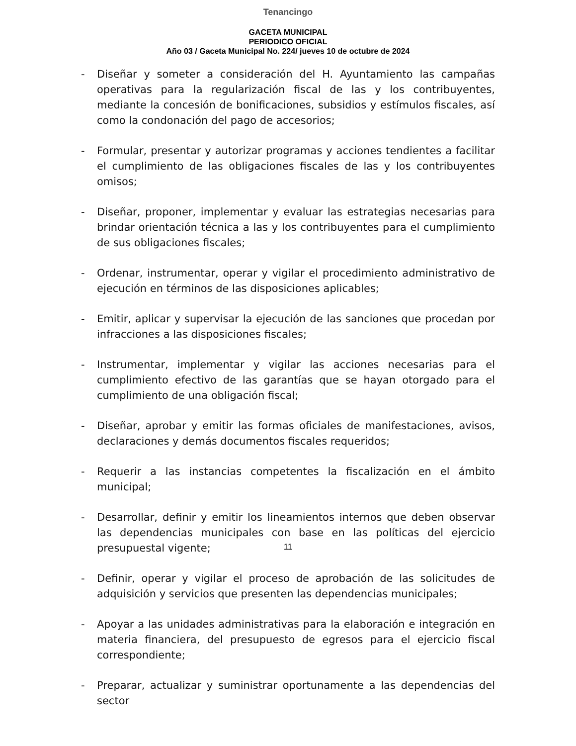Tenancingo
GACETA MUNICIPAL
PERIODICO OFICIAL
Año 03 / Gaceta Municipal No. 224/ jueves 10 de octubre de 2024
- Diseñar y someter a consideración del H. Ayuntamiento las campañas operativas para la regularización fiscal de las y los contribuyentes, mediante la concesión de bonificaciones, subsidios y estímulos fiscales, así como la condonación del pago de accesorios;
- Formular, presentar y autorizar programas y acciones tendientes a facilitar el cumplimiento de las obligaciones fiscales de las y los contribuyentes omisos;
- Diseñar, proponer, implementar y evaluar las estrategias necesarias para brindar orientación técnica a las y los contribuyentes para el cumplimiento de sus obligaciones fiscales;
- Ordenar, instrumentar, operar y vigilar el procedimiento administrativo de ejecución en términos de las disposiciones aplicables;
- Emitir, aplicar y supervisar la ejecución de las sanciones que procedan por infracciones a las disposiciones fiscales;
- Instrumentar, implementar y vigilar las acciones necesarias para el cumplimiento efectivo de las garantías que se hayan otorgado para el cumplimiento de una obligación fiscal;
- Diseñar, aprobar y emitir las formas oficiales de manifestaciones, avisos, declaraciones y demás documentos fiscales requeridos;
- Requerir a las instancias competentes la fiscalización en el ámbito municipal;
- Desarrollar, definir y emitir los lineamientos internos que deben observar las dependencias municipales con base en las políticas del ejercicio presupuestal vigente;
- Definir, operar y vigilar el proceso de aprobación de las solicitudes de adquisición y servicios que presenten las dependencias municipales;
- Apoyar a las unidades administrativas para la elaboración e integración en materia financiera, del presupuesto de egresos para el ejercicio fiscal correspondiente;
- Preparar, actualizar y suministrar oportunamente a las dependencias del sector
11